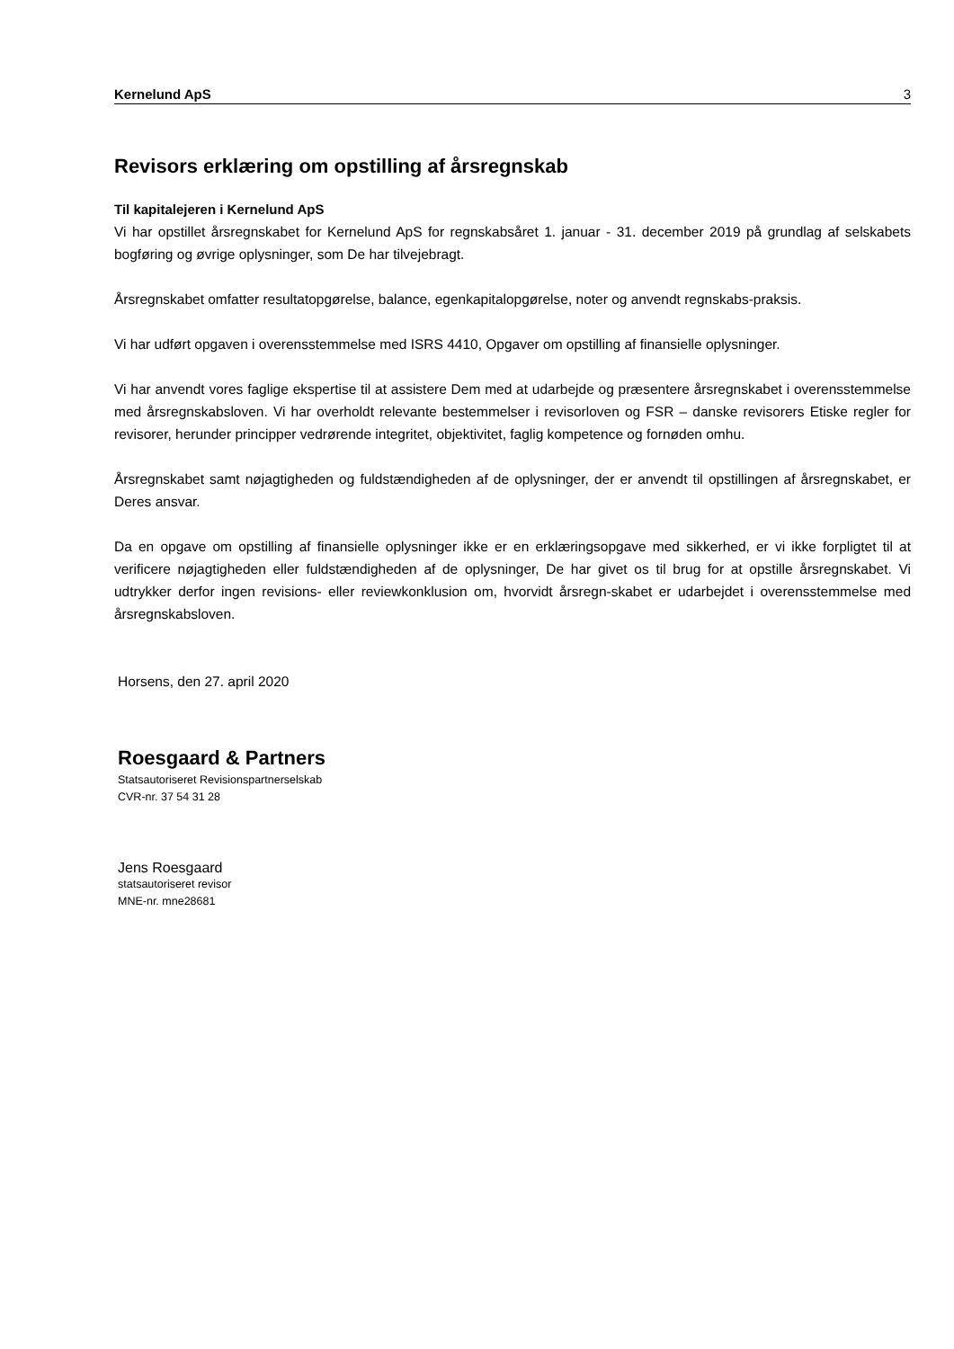Kernelund ApS 3
Revisors erklæring om opstilling af årsregnskab
Til kapitalejeren i Kernelund ApS
Vi har opstillet årsregnskabet for Kernelund ApS for regnskabsåret 1. januar - 31. december 2019 på grundlag af selskabets bogføring og øvrige oplysninger, som De har tilvejebragt.
Årsregnskabet omfatter resultatopgørelse, balance, egenkapitalopgørelse, noter og anvendt regnskabs-praksis.
Vi har udført opgaven i overensstemmelse med ISRS 4410, Opgaver om opstilling af finansielle oplysninger.
Vi har anvendt vores faglige ekspertise til at assistere Dem med at udarbejde og præsentere årsregnskabet i overensstemmelse med årsregnskabsloven. Vi har overholdt relevante bestemmelser i revisorloven og FSR – danske revisorers Etiske regler for revisorer, herunder principper vedrørende integritet, objektivitet, faglig kompetence og fornøden omhu.
Årsregnskabet samt nøjagtigheden og fuldstændigheden af de oplysninger, der er anvendt til opstillingen af årsregnskabet, er Deres ansvar.
Da en opgave om opstilling af finansielle oplysninger ikke er en erklæringsopgave med sikkerhed, er vi ikke forpligtet til at verificere nøjagtigheden eller fuldstændigheden af de oplysninger, De har givet os til brug for at opstille årsregnskabet. Vi udtrykker derfor ingen revisions- eller reviewkonklusion om, hvorvidt årsregn-skabet er udarbejdet i overensstemmelse med årsregnskabsloven.
Horsens, den 27. april 2020
Roesgaard & Partners
Statsautoriseret Revisionspartnerselskab
CVR-nr. 37 54 31 28
Jens Roesgaard
statsautoriseret revisor
MNE-nr. mne28681